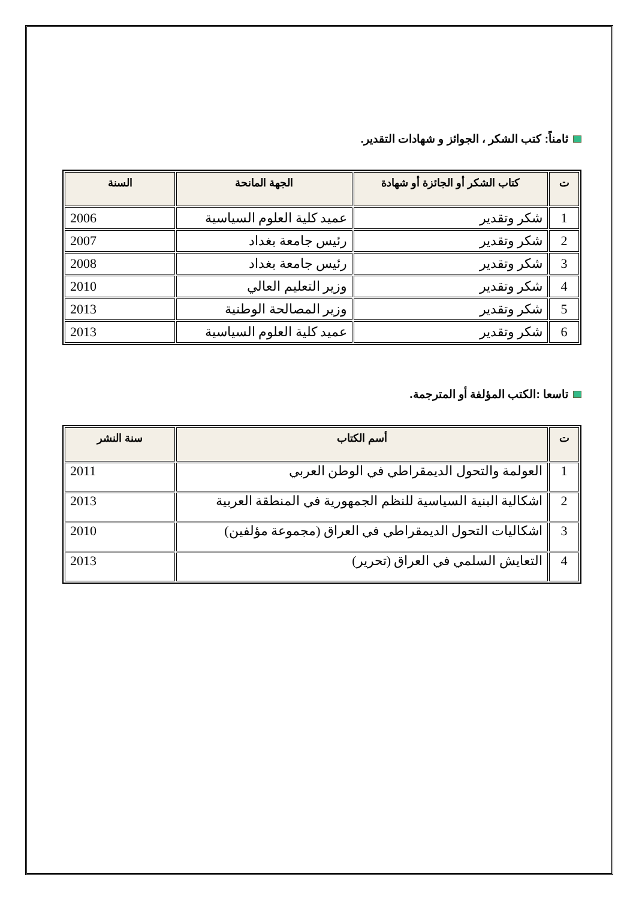ثامناً: كتب الشكر ، الجوائز و شهادات التقدير.
| ت | كتاب الشكر أو الجائزة أو شهادة | الجهة المانحة | السنة |
| --- | --- | --- | --- |
| 1 | شكر وتقدير | عميد كلية العلوم السياسية | 2006 |
| 2 | شكر وتقدير | رئيس جامعة بغداد | 2007 |
| 3 | شكر وتقدير | رئيس جامعة بغداد | 2008 |
| 4 | شكر وتقدير | وزير التعليم العالي | 2010 |
| 5 | شكر وتقدير | وزير المصالحة الوطنية | 2013 |
| 6 | شكر وتقدير | عميد كلية العلوم السياسية | 2013 |
تاسعا :الكتب المؤلفة أو المترجمة.
| ت | أسم الكتاب | سنة النشر |
| --- | --- | --- |
| 1 | العولمة والتحول الديمقراطي في الوطن العربي | 2011 |
| 2 | اشكالية البنية السياسية للنظم الجمهورية في المنطقة العربية | 2013 |
| 3 | اشكاليات التحول الديمقراطي في العراق (مجموعة مؤلفين) | 2010 |
| 4 | التعايش السلمي في العراق (تحرير) | 2013 |